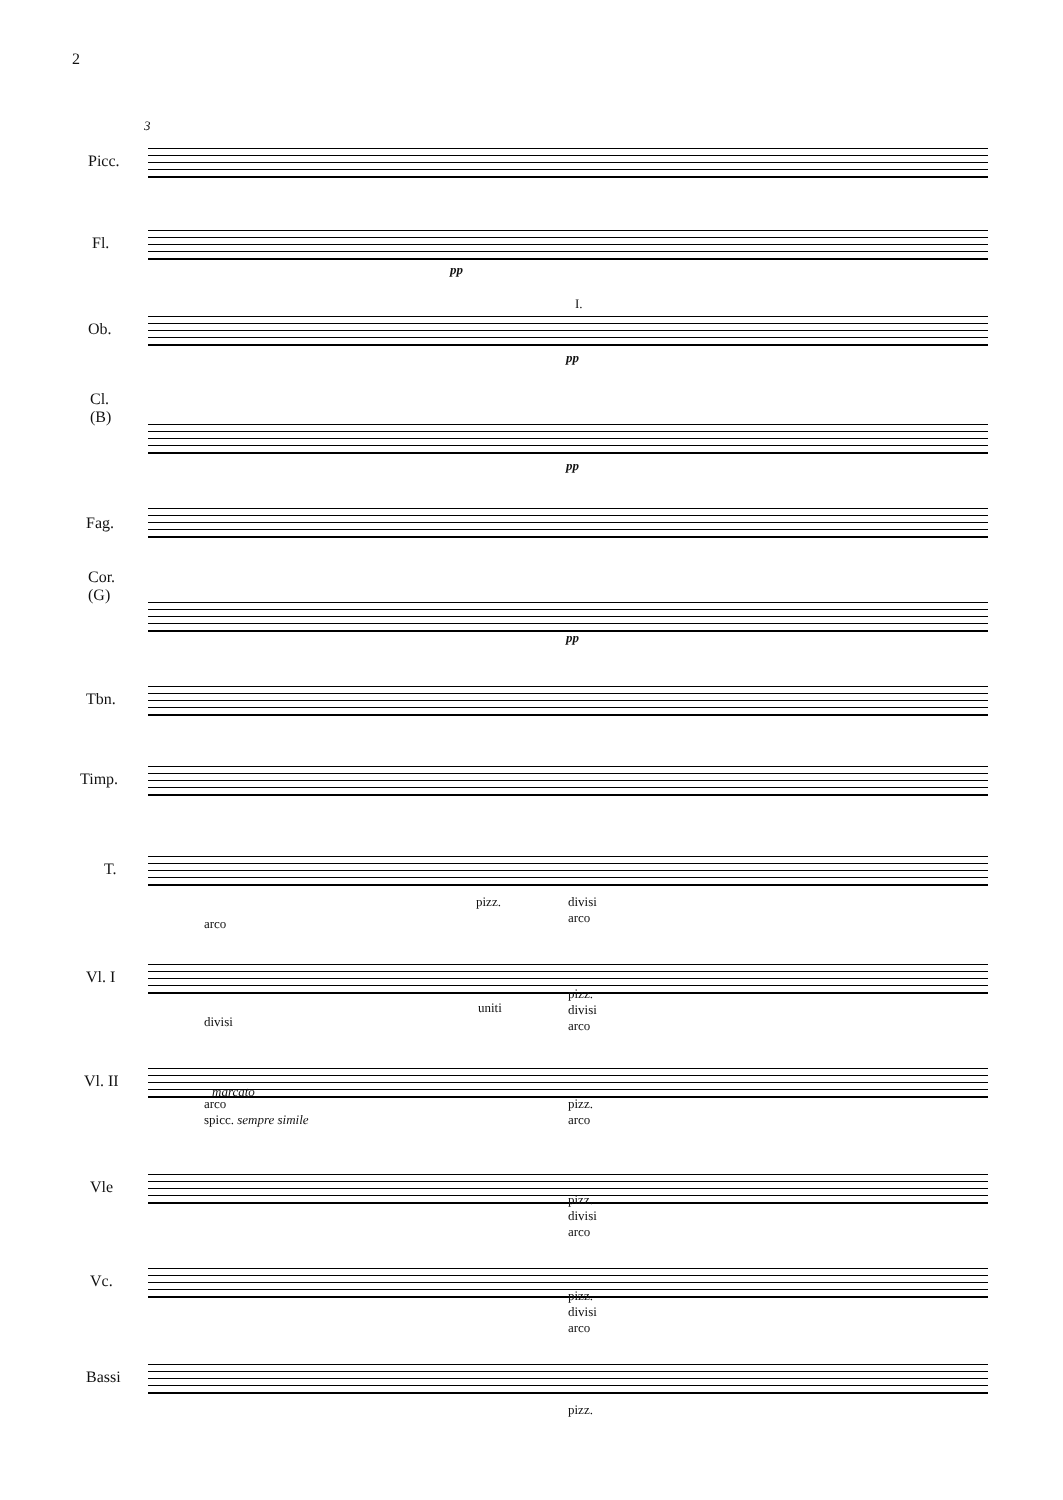2
3
Picc.
Fl.
pp
Ob.
I.
pp
Cl.
(B)
pp
Fag.
Cor.
(G)
pp
Tbn.
Timp.
T.
pizz.
divisi
arco
arco
Vl. I
pizz.
divisi
arco
uniti
divisi
Vl. II
marcato
arco
spicc. sempre simile
pizz.
arco
Vle
pizz.
divisi
arco
Vc.
pizz.
divisi
arco
Bassi
pizz.